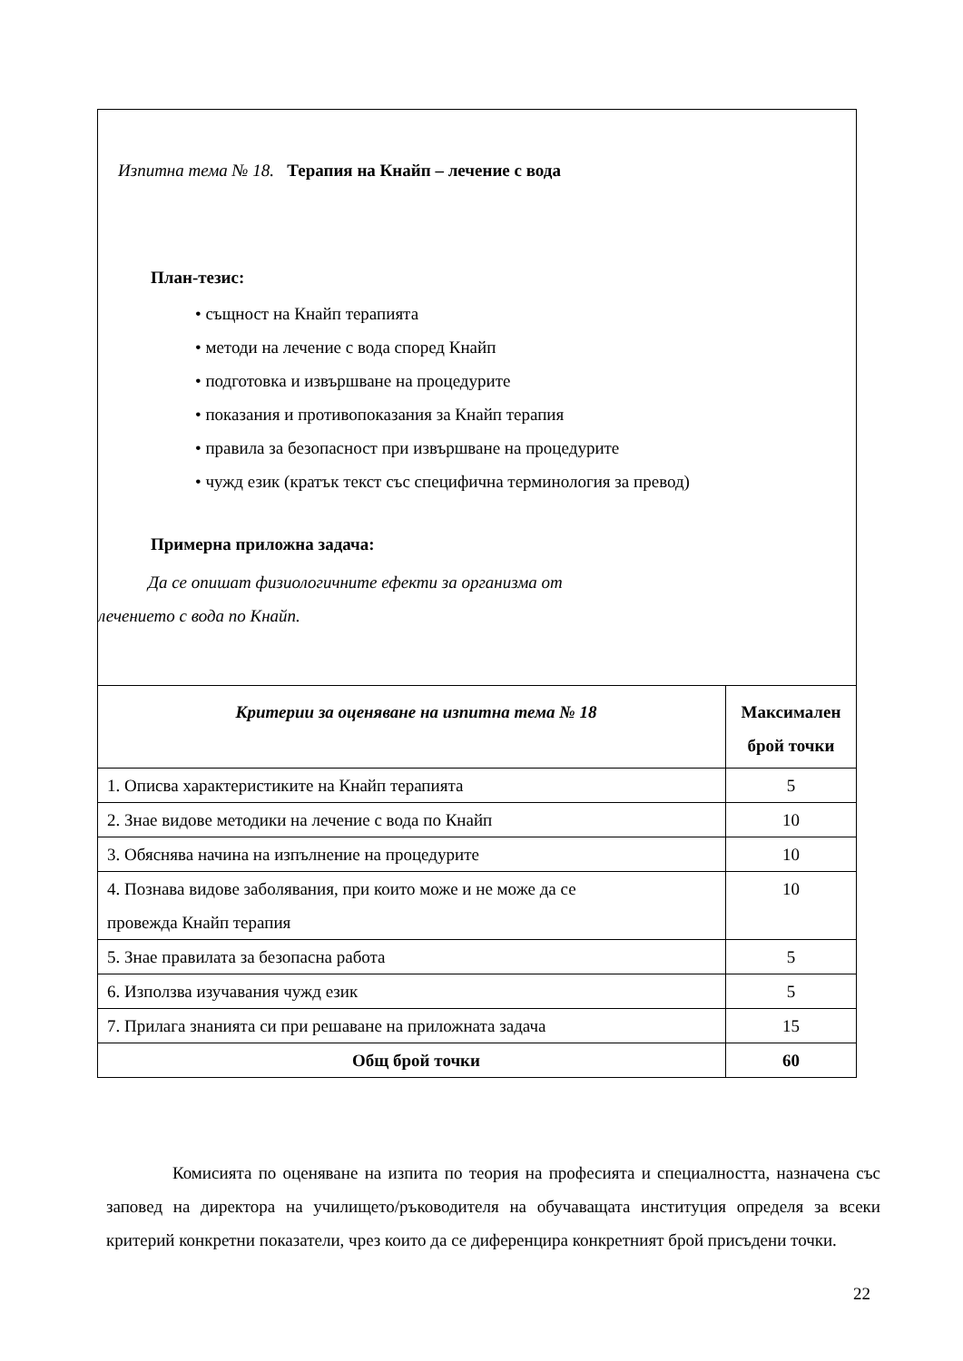Изпитна тема № 18. Терапия на Кнайп – лечение с вода
План-тезис:
• същност на Кнайп терапията
• методи на лечение с вода според Кнайп
• подготовка и извършване на процедурите
• показания и противопоказания за Кнайп терапия
• правила за безопасност при извършване на процедурите
• чужд език (кратък текст със специфична терминология за превод)
Примерна приложна задача:
Да се опишат физиологичните ефекти за организма от
лечението с вода по Кнайп.
| Критерии за оценяване на изпитна тема № 18 | Максимален брой точки |
| --- | --- |
| 1. Описва характеристиките на Кнайп терапията | 5 |
| 2. Знае видове методики на лечение с вода по Кнайп | 10 |
| 3. Обяснява начина на изпълнение на процедурите | 10 |
| 4. Познава видове заболявания, при които може и не може да се провежда Кнайп терапия | 10 |
| 5. Знае правилата за безопасна работа | 5 |
| 6. Използва изучавания чужд език | 5 |
| 7. Прилага знанията си при решаване на приложната задача | 15 |
| Общ брой точки | 60 |
Комисията по оценяване на изпита по теория на професията и специалността, назначена със заповед на директора на училището/ръководителя на обучаващата институция определя за всеки критерий конкретни показатели, чрез които да се диференцира конкретният брой присъдени точки.
22